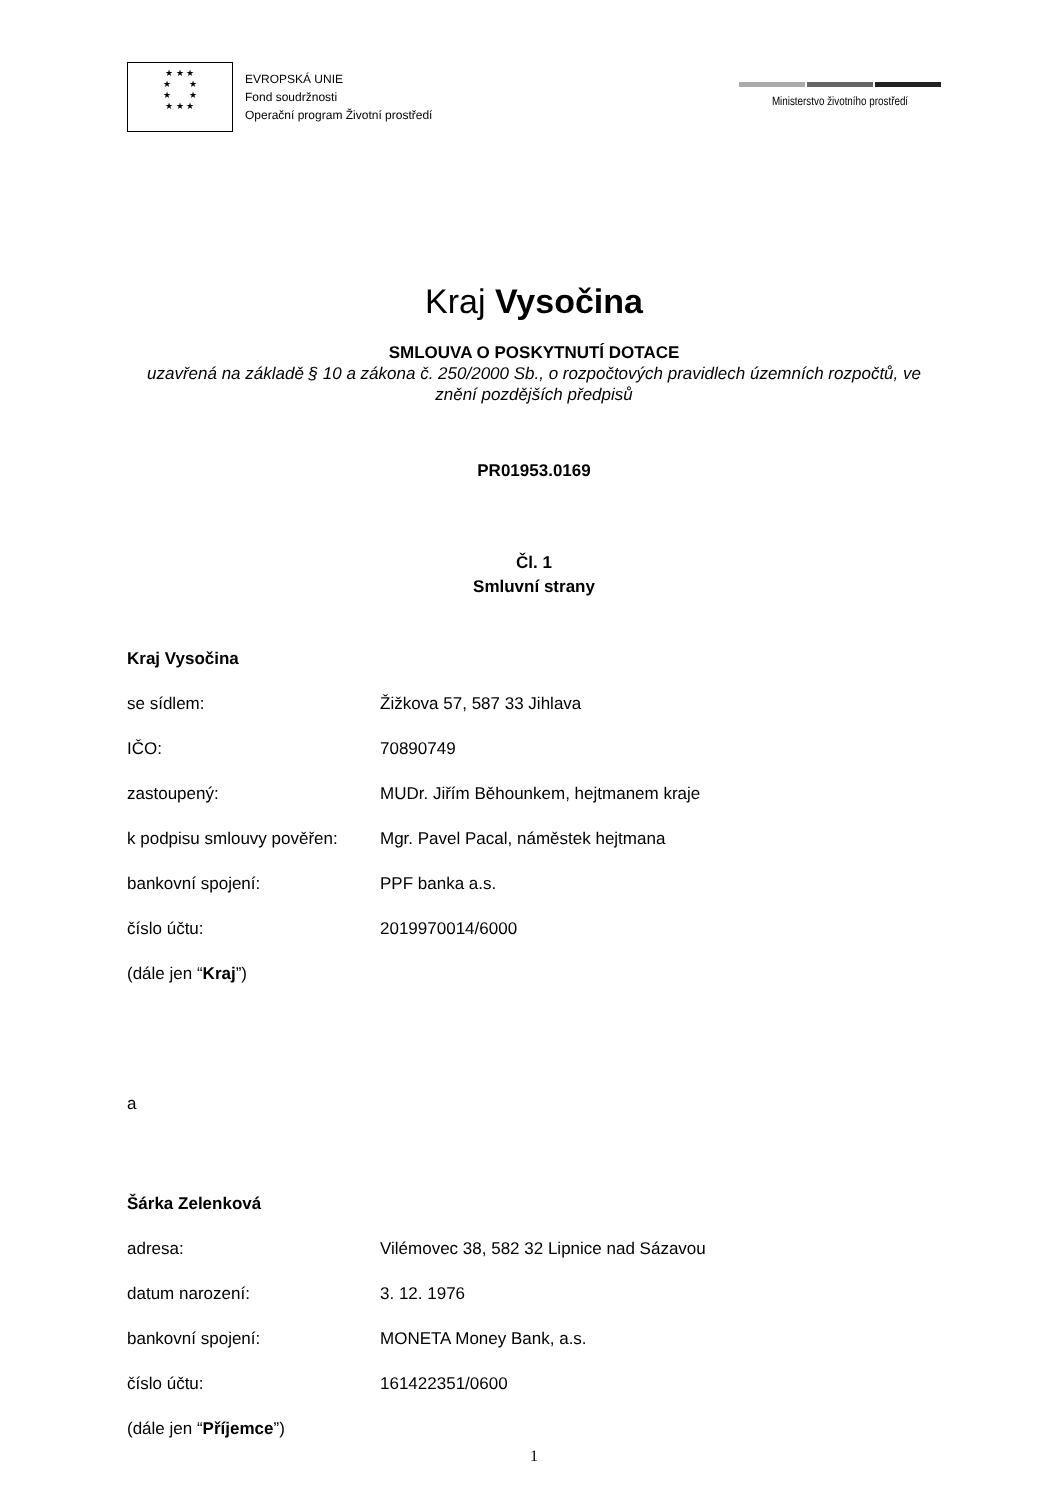★ ★ ★
★ ★
★ ★
★ ★ ★
EVROPSKÁ UNIE
Fond soudržnosti
Operační program Životní prostředí
Ministerstvo životního prostředí
Kraj Vysočina
SMLOUVA O POSKYTNUTÍ DOTACE
uzavřená na základě § 10 a zákona č. 250/2000 Sb., o rozpočtových pravidlech územních rozpočtů, ve znění pozdějších předpisů
PR01953.0169
Čl. 1
Smluvní strany
Kraj Vysočina
se sídlem: Žižkova 57, 587 33 Jihlava
IČO: 70890749
zastoupený: MUDr. Jiřím Běhounkem, hejtmanem kraje
k podpisu smlouvy pověřen: Mgr. Pavel Pacal, náměstek hejtmana
bankovní spojení: PPF banka a.s.
číslo účtu: 2019970014/6000
(dále jen “Kraj”)
a
Šárka Zelenková
adresa: Vilémovec 38, 582 32 Lipnice nad Sázavou
datum narození: 3. 12. 1976
bankovní spojení: MONETA Money Bank, a.s.
číslo účtu: 161422351/0600
(dále jen “Příjemce”)
1